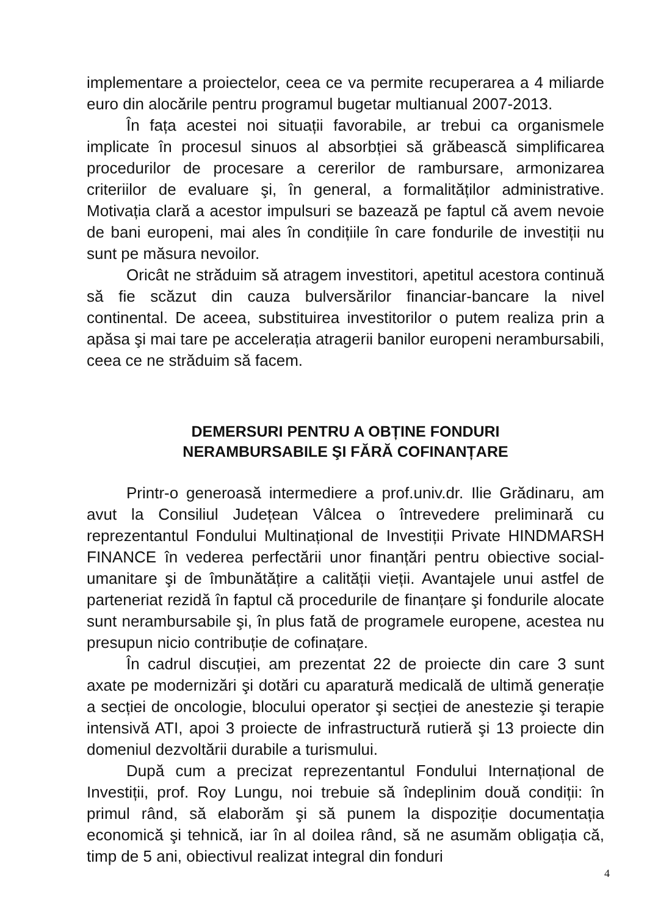implementare a proiectelor, ceea ce va permite recuperarea a 4 miliarde euro din alocările pentru programul bugetar multianual 2007-2013.
În fața acestei noi situații favorabile, ar trebui ca organismele implicate în procesul sinuos al absorbției să grăbească simplificarea procedurilor de procesare a cererilor de rambursare, armonizarea criteriilor de evaluare şi, în general, a formalităților administrative. Motivația clară a acestor impulsuri se bazează pe faptul că avem nevoie de bani europeni, mai ales în condițiile în care fondurile de investiții nu sunt pe măsura nevoilor.
Oricât ne străduim să atragem investitori, apetitul acestora continuă să fie scăzut din cauza bulversărilor financiar-bancare la nivel continental. De aceea, substituirea investitorilor o putem realiza prin a apăsa şi mai tare pe accelerația atragerii banilor europeni nerambursabili, ceea ce ne străduim să facem.
DEMERSURI PENTRU A OBȚINE FONDURI
NERAMBURSABILE ŞI FĂRĂ COFINANȚARE
Printr-o generoasă intermediere a prof.univ.dr. Ilie Grădinaru, am avut la Consiliul Județean Vâlcea o întrevedere preliminară cu reprezentantul Fondului Multinațional de Investiții Private HINDMARSH FINANCE în vederea perfectării unor finanțări pentru obiective social-umanitare şi de îmbunătățire a calității vieții. Avantajele unui astfel de parteneriat rezidă în faptul că procedurile de finanțare şi fondurile alocate sunt nerambursabile şi, în plus fată de programele europene, acestea nu presupun nicio contribuție de cofinațare.
În cadrul discuției, am prezentat 22 de proiecte din care 3 sunt axate pe modernizări şi dotări cu aparatură medicală de ultimă generație a secției de oncologie, blocului operator şi secției de anestezie şi terapie intensivă ATI, apoi 3 proiecte de infrastructură rutieră şi 13 proiecte din domeniul dezvoltării durabile a turismului.
După cum a precizat reprezentantul Fondului Internațional de Investiții, prof. Roy Lungu, noi trebuie să îndeplinim două condiții: în primul rând, să elaborăm şi să punem la dispoziție documentația economică şi tehnică, iar în al doilea rând, să ne asumăm obligația că, timp de 5 ani, obiectivul realizat integral din fonduri
4